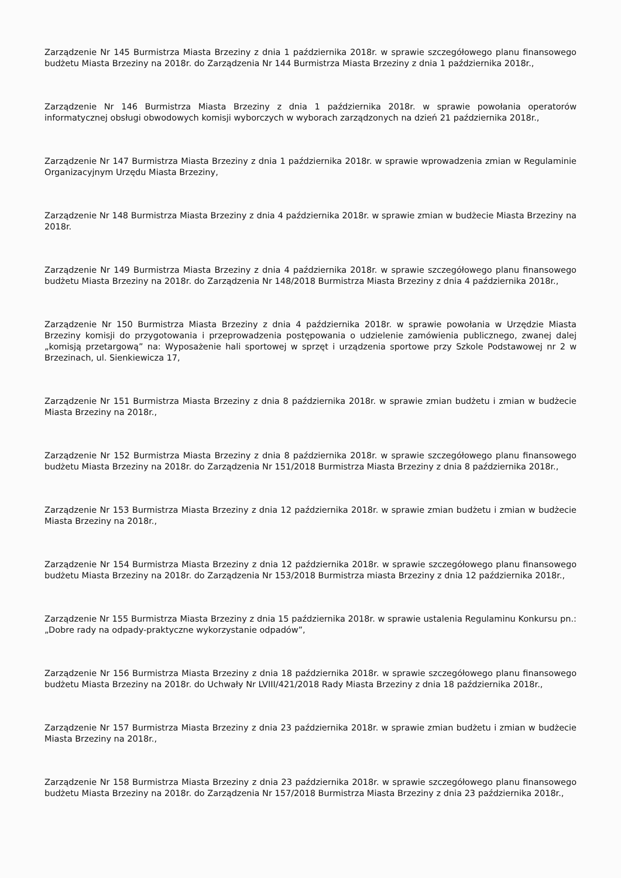Zarządzenie Nr 145 Burmistrza Miasta Brzeziny z dnia 1 października 2018r. w sprawie szczegółowego planu finansowego budżetu Miasta Brzeziny na 2018r. do Zarządzenia Nr 144 Burmistrza Miasta Brzeziny z dnia 1 października 2018r.,
Zarządzenie Nr 146 Burmistrza Miasta Brzeziny z dnia 1 października 2018r. w sprawie powołania operatorów informatycznej obsługi obwodowych komisji wyborczych w wyborach zarządzonych na dzień 21 października 2018r.,
Zarządzenie Nr 147 Burmistrza Miasta Brzeziny z dnia 1 października 2018r. w sprawie wprowadzenia zmian w Regulaminie Organizacyjnym Urzędu Miasta Brzeziny,
Zarządzenie Nr 148 Burmistrza Miasta Brzeziny z dnia 4 października 2018r. w sprawie zmian w budżecie Miasta Brzeziny na 2018r.
Zarządzenie Nr 149 Burmistrza Miasta Brzeziny z dnia 4 października 2018r. w sprawie szczegółowego planu finansowego budżetu Miasta Brzeziny na 2018r. do Zarządzenia Nr 148/2018 Burmistrza Miasta Brzeziny z dnia 4 października 2018r.,
Zarządzenie Nr 150 Burmistrza Miasta Brzeziny z dnia 4 października 2018r. w sprawie powołania w Urzędzie Miasta Brzeziny komisji do przygotowania i przeprowadzenia postępowania o udzielenie zamówienia publicznego, zwanej dalej „komisją przetargową” na: Wyposażenie hali sportowej w sprzęt i urządzenia sportowe przy Szkole Podstawowej nr 2 w Brzezinach, ul. Sienkiewicza 17,
Zarządzenie Nr 151 Burmistrza Miasta Brzeziny z dnia 8 października 2018r. w sprawie zmian budżetu i zmian w budżecie Miasta Brzeziny na 2018r.,
Zarządzenie Nr 152 Burmistrza Miasta Brzeziny z dnia 8 października 2018r. w sprawie szczegółowego planu finansowego budżetu Miasta Brzeziny na 2018r. do Zarządzenia Nr 151/2018 Burmistrza Miasta Brzeziny z dnia 8 października 2018r.,
Zarządzenie Nr 153 Burmistrza Miasta Brzeziny z dnia 12 października 2018r. w sprawie zmian budżetu i zmian w budżecie Miasta Brzeziny na 2018r.,
Zarządzenie Nr 154 Burmistrza Miasta Brzeziny z dnia 12 października 2018r. w sprawie szczegółowego planu finansowego budżetu Miasta Brzeziny na 2018r. do Zarządzenia Nr 153/2018 Burmistrza miasta Brzeziny z dnia 12 października 2018r.,
Zarządzenie Nr 155 Burmistrza Miasta Brzeziny z dnia 15 października 2018r. w sprawie ustalenia Regulaminu Konkursu pn.: „Dobre rady na odpady-praktyczne wykorzystanie odpadów”,
Zarządzenie Nr 156 Burmistrza Miasta Brzeziny z dnia 18 października 2018r. w sprawie szczegółowego planu finansowego budżetu Miasta Brzeziny na 2018r. do Uchwały Nr LVIII/421/2018 Rady Miasta Brzeziny z dnia 18 października 2018r.,
Zarządzenie Nr 157 Burmistrza Miasta Brzeziny z dnia 23 października 2018r. w sprawie zmian budżetu i zmian w budżecie Miasta Brzeziny na 2018r.,
Zarządzenie Nr 158 Burmistrza Miasta Brzeziny z dnia 23 października 2018r. w sprawie szczegółowego planu finansowego budżetu Miasta Brzeziny na 2018r. do Zarządzenia Nr 157/2018 Burmistrza Miasta Brzeziny z dnia 23 października 2018r.,